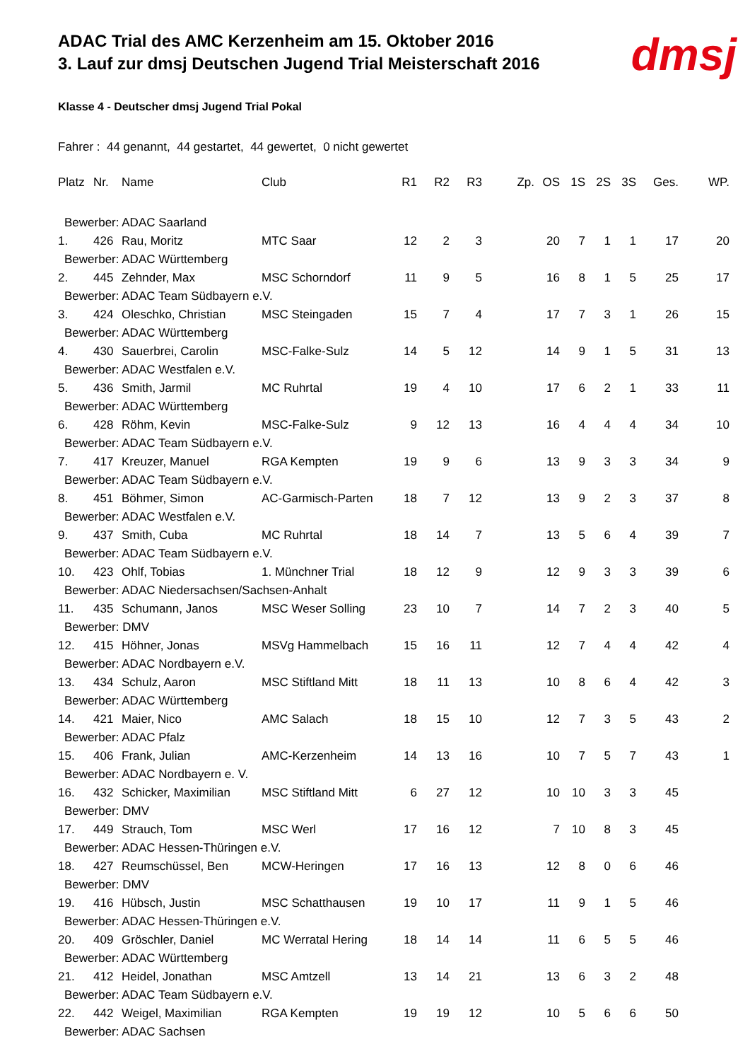ADAC Trial des AMC Kerzenheim am 15. Oktober 2016
3. Lauf zur dmsj Deutschen Jugend Trial Meisterschaft 2016
dmsj
Klasse 4 - Deutscher dmsj Jugend Trial Pokal
Fahrer : 44 genannt, 44 gestartet, 44 gewertet, 0 nicht gewertet
| Platz | Nr. | Name | Club | R1 | R2 | R3 | Zp. | OS | 1S | 2S | 3S | Ges. | WP. |
| --- | --- | --- | --- | --- | --- | --- | --- | --- | --- | --- | --- | --- | --- |
| Bewerber: ADAC Saarland | | | | | | | | | | | | | |
| 1. | 426 | Rau, Moritz | MTC Saar | 12 | 2 | 3 | | 20 | 7 | 1 | 1 | 17 | 20 |
| Bewerber: ADAC Württemberg | | | | | | | | | | | | | |
| 2. | 445 | Zehnder, Max | MSC Schorndorf | 11 | 9 | 5 | | 16 | 8 | 1 | 5 | 25 | 17 |
| Bewerber: ADAC Team Südbayern e.V. | | | | | | | | | | | | | |
| 3. | 424 | Oleschko, Christian | MSC Steingaden | 15 | 7 | 4 | | 17 | 7 | 3 | 1 | 26 | 15 |
| Bewerber: ADAC Württemberg | | | | | | | | | | | | | |
| 4. | 430 | Sauerbrei, Carolin | MSC-Falke-Sulz | 14 | 5 | 12 | | 14 | 9 | 1 | 5 | 31 | 13 |
| Bewerber: ADAC Westfalen e.V. | | | | | | | | | | | | | |
| 5. | 436 | Smith, Jarmil | MC Ruhrtal | 19 | 4 | 10 | | 17 | 6 | 2 | 1 | 33 | 11 |
| Bewerber: ADAC Württemberg | | | | | | | | | | | | | |
| 6. | 428 | Röhm, Kevin | MSC-Falke-Sulz | 9 | 12 | 13 | | 16 | 4 | 4 | 4 | 34 | 10 |
| Bewerber: ADAC Team Südbayern e.V. | | | | | | | | | | | | | |
| 7. | 417 | Kreuzer, Manuel | RGA Kempten | 19 | 9 | 6 | | 13 | 9 | 3 | 3 | 34 | 9 |
| Bewerber: ADAC Team Südbayern e.V. | | | | | | | | | | | | | |
| 8. | 451 | Böhmer, Simon | AC-Garmisch-Parten | 18 | 7 | 12 | | 13 | 9 | 2 | 3 | 37 | 8 |
| Bewerber: ADAC Westfalen e.V. | | | | | | | | | | | | | |
| 9. | 437 | Smith, Cuba | MC Ruhrtal | 18 | 14 | 7 | | 13 | 5 | 6 | 4 | 39 | 7 |
| Bewerber: ADAC Team Südbayern e.V. | | | | | | | | | | | | | |
| 10. | 423 | Ohlf, Tobias | 1. Münchner Trial | 18 | 12 | 9 | | 12 | 9 | 3 | 3 | 39 | 6 |
| Bewerber: ADAC Niedersachsen/Sachsen-Anhalt | | | | | | | | | | | | | |
| 11. | 435 | Schumann, Janos | MSC Weser Solling | 23 | 10 | 7 | | 14 | 7 | 2 | 3 | 40 | 5 |
| Bewerber: DMV | | | | | | | | | | | | | |
| 12. | 415 | Höhner, Jonas | MSVg Hammelbach | 15 | 16 | 11 | | 12 | 7 | 4 | 4 | 42 | 4 |
| Bewerber: ADAC Nordbayern e.V. | | | | | | | | | | | | | |
| 13. | 434 | Schulz, Aaron | MSC Stiftland Mitt | 18 | 11 | 13 | | 10 | 8 | 6 | 4 | 42 | 3 |
| Bewerber: ADAC Württemberg | | | | | | | | | | | | | |
| 14. | 421 | Maier, Nico | AMC Salach | 18 | 15 | 10 | | 12 | 7 | 3 | 5 | 43 | 2 |
| Bewerber: ADAC Pfalz | | | | | | | | | | | | | |
| 15. | 406 | Frank, Julian | AMC-Kerzenheim | 14 | 13 | 16 | | 10 | 7 | 5 | 7 | 43 | 1 |
| Bewerber: ADAC Nordbayern e. V. | | | | | | | | | | | | | |
| 16. | 432 | Schicker, Maximilian | MSC Stiftland Mitt | 6 | 27 | 12 | | 10 | 10 | 3 | 3 | 45 | |
| Bewerber: DMV | | | | | | | | | | | | | |
| 17. | 449 | Strauch, Tom | MSC Werl | 17 | 16 | 12 | | 7 | 10 | 8 | 3 | 45 | |
| Bewerber: ADAC Hessen-Thüringen e.V. | | | | | | | | | | | | | |
| 18. | 427 | Reumschüssel, Ben | MCW-Heringen | 17 | 16 | 13 | | 12 | 8 | 0 | 6 | 46 | |
| Bewerber: DMV | | | | | | | | | | | | | |
| 19. | 416 | Hübsch, Justin | MSC Schatthausen | 19 | 10 | 17 | | 11 | 9 | 1 | 5 | 46 | |
| Bewerber: ADAC Hessen-Thüringen e.V. | | | | | | | | | | | | | |
| 20. | 409 | Gröschler, Daniel | MC Werratal Hering | 18 | 14 | 14 | | 11 | 6 | 5 | 5 | 46 | |
| Bewerber: ADAC Württemberg | | | | | | | | | | | | | |
| 21. | 412 | Heidel, Jonathan | MSC Amtzell | 13 | 14 | 21 | | 13 | 6 | 3 | 2 | 48 | |
| Bewerber: ADAC Team Südbayern e.V. | | | | | | | | | | | | | |
| 22. | 442 | Weigel, Maximilian | RGA Kempten | 19 | 19 | 12 | | 10 | 5 | 6 | 6 | 50 | |
| Bewerber: ADAC Sachsen | | | | | | | | | | | | | |